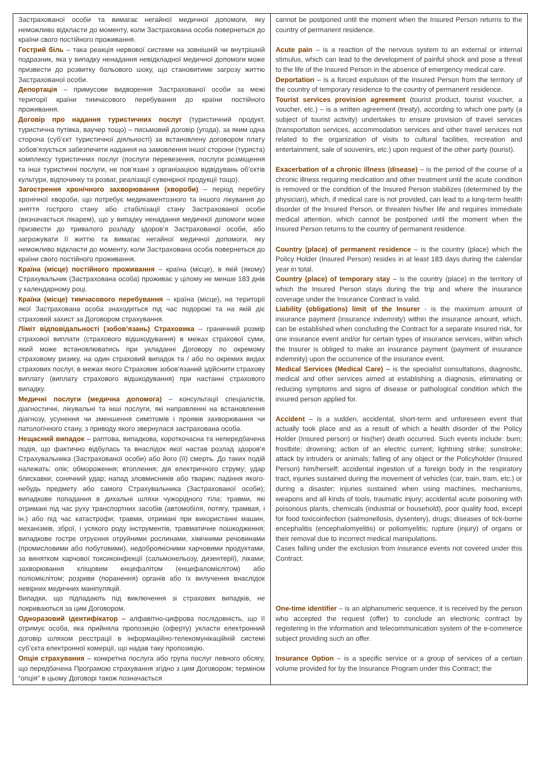| Застрахованої особи та вимагає негайної медичної допомоги, яку неможливо відкласти до моменту, коли Застрахована особа повернеться до країни свого постійного проживання. Гострий біль – така реакція нервової системи на зовнішній чи внутрішній подразник, яка у випадку ненадання невідкладної медичної допомоги може призвести до розвитку больового шоку, що становитиме загрозу життю Застрахованої особи. Депортація – примусове видворення Застрахованої особи за межі території країни тимчасового перебування до країни постійного проживання. Договір про надання туристичних послуг (туристичний продукт, туристична путівка, ваучер тощо) – письмовий договір (угода), за яким одна сторона (суб’єкт туристичної діяльності) за встановлену договором плату зобов’язується забезпечити надання на замовлення іншої сторони (туриста) комплексу туристичних послуг (послуги перевезення, послуги розміщення та інші туристичні послуги, не пов’язані з організацією відвідувань об’єктів культури, відпочинку та розваг, реалізації сувенірної продукції тощо). Загострення хронічного захворювання (хвороби) – період перебігу хронічної хвороби, що потребує медикаментозного та іншого лікування до зняття гострого стану або стабілізації стану Застрахованої особи (визначається лікарем), що у випадку ненадання медичної допомоги може призвести до тривалого розладу здоров’я Застрахованої особи, або загрожувати її життю та вимагає негайної медичної допомоги, яку неможливо відкласти до моменту, коли Застрахована особа повернеться до країни свого постійного проживання. Країна (місце) постійного проживання – країна (місце), в якій (якому) Страхувальник (Застрахована особа) проживає у цілому не менше 183 днів у календарному році. Країна (місце) тимчасового перебування – країна (місце), на території якої Застрахована особа знаходиться під час подорожі та на якій діє страховий захист за Договором страхування. Ліміт відповідальності (зобов’язань) Страховика – граничний розмір страхової виплати (страхового відшкодування) в межах страхової суми, який може встановлюватись при укладанні Договору по окремому страховому ризику, на один страховий випадок та / або по окремих видах страхових послуг, в межах якого Страховик зобов’язаний здійснити страхову виплату (виплату страхового відшкодування) при настанні страхового випадку. Медичні послуги (медична допомога) – консультації спеціалістів, діагностичні, лікувальні та інші послуги, які направленні на встановлення діагнозу, усунення чи зменшення симптомів і проявів захворювання чи патологічного стану, з приводу якого звернулася застрахована особа. Нещасний випадок – раптова, випадкова, короткочасна та непередбачена подія, що фактично відбулась та внаслідок якої настав розлад здоров'я Страхувальника (Застрахованої особи) або його (її) смерть. До таких подій належать: опік; обмороження; втоплення; дія електричного струму; удар блискавки; сонячний удар; напад зловмисників або тварин; падіння якого-небудь предмету або самого Страхувальника (Застрахованої особи); випадкове попадання в дихальні шляхи чужорідного тіла; травми, які отримані під час руху транспортних засобів (автомобіля, потягу, трамвая, і ін.) або під час катастрофи; травми, отримані при використанні машин, механізмів, зброї, і усякого роду інструментів, травматичне пошкодження; випадкове гостре отруєння отруйними рослинами, хімічними речовинами (промисловими або побутовими), недоброякісними харчовими продуктами, за винятком харчової токсикоінфекції (сальмонельозу, дизентерії), ліками; захворювання кліщовим енцефалітом (енцефаломієлітом) або поліомієлітом; розриви (поранення) органів або їх вилучення внаслідок невірних медичних маніпуляцій. Випадки, що підпадають під виключення зі страхових випадків, не покриваються за цим Договором. Одноразовий ідентифікатор – алфавітно-цифрова послідовність, що її отримує особа, яка прийняла пропозицію (оферту) укласти електронний договір шляхом реєстрації в інформаційно-телекомунікаційній системі суб’єкта електронної комерції, що надав таку пропозицію. Опція страхування – конкретна послуга або група послуг певного обсягу, що передбачена Програмою страхування згідно з цим Договором; терміном “опція” в цьому Договорі також позначається | cannot be postponed until the moment when the Insured Person returns to the country of permanent residence. Acute pain – is a reaction of the nervous system to an external or internal stimulus, which can lead to the development of painful shock and pose a threat to the life of the Insured Person in the absence of emergency medical care. Deportation – is a forced expulsion of the Insured Person from the territory of the country of temporary residence to the country of permanent residence. Tourist services provision agreement (tourist product, tourist voucher, a voucher, etc.) – is a written agreement (treaty), according to which one party (a subject of tourist activity) undertakes to ensure provision of travel services (transportation services, accommodation services and other travel services not related to the organization of visits to cultural facilities, recreation and entertainment, sale of souvenirs, etc.) upon request of the other party (tourist). Exacerbation of a chronic illness (disease) – is the period of the course of a chronic illness requiring medication and other treatment until the acute condition is removed or the condition of the Insured Person stabilizes (determined by the physician), which, if medical care is not provided, can lead to a long-term health disorder of the Insured Person, or threaten his/her life and requires immediate medical attention, which cannot be postponed until the moment when the Insured Person returns to the country of permanent residence. Country (place) of permanent residence – is the country (place) which the Policy Holder (Insured Person) resides in at least 183 days during the calendar year in total. Country (place) of temporary stay – is the country (place) in the territory of which the Insured Person stays during the trip and where the insurance coverage under the Insurance Contract is valid. Liability (obligations) limit of the Insurer - is the maximum amount of insurance payment (insurance indemnity) within the insurance amount, which, can be established when concluding the Contract for a separate insured risk, for one insurance event and/or for certain types of insurance services, within which the Insurer is obliged to make an insurance payment (payment of insurance indemnity) upon the occurrence of the insurance event. Medical Services (Medical Care) – is the specialist consultations, diagnostic, medical and other services aimed at establishing a diagnosis, eliminating or reducing symptoms and signs of disease or pathological condition which the insured person applied for. Accident – is a sudden, accidental, short-term and unforeseen event that actually took place and as a result of which a health disorder of the Policy Holder (Insured person) or his(her) death occurred. Such events include: burn; frostbite; drowning; action of an electric current; lightning strike; sunstroke; attack by intruders or animals; falling of any object or the Policyholder (Insured Person) him/herself; accidental ingestion of a foreign body in the respiratory tract, injuries sustained during the movement of vehicles (car, train, tram, etc.) or during a disaster; injuries sustained when using machines, mechanisms, weapons and all kinds of tools, traumatic injury; accidental acute poisoning with poisonous plants, chemicals (industrial or household), poor quality food, except for food toxicoinfection (salmonellosis, dysentery), drugs; diseases of tick-borne encephalitis (encephalomyelitis) or poliomyelitis; rupture (injury) of organs or their removal due to incorrect medical manipulations. Cases falling under the exclusion from insurance events not covered under this Contract. One-time identifier – is an alphanumeric sequence, it is received by the person who accepted the request (offer) to conclude an electronic contract by registering in the information and telecommunication system of the e-commerce subject providing such an offer. Insurance Option – is a specific service or a group of services of a certain volume provided for by the Insurance Program under this Contract; the |